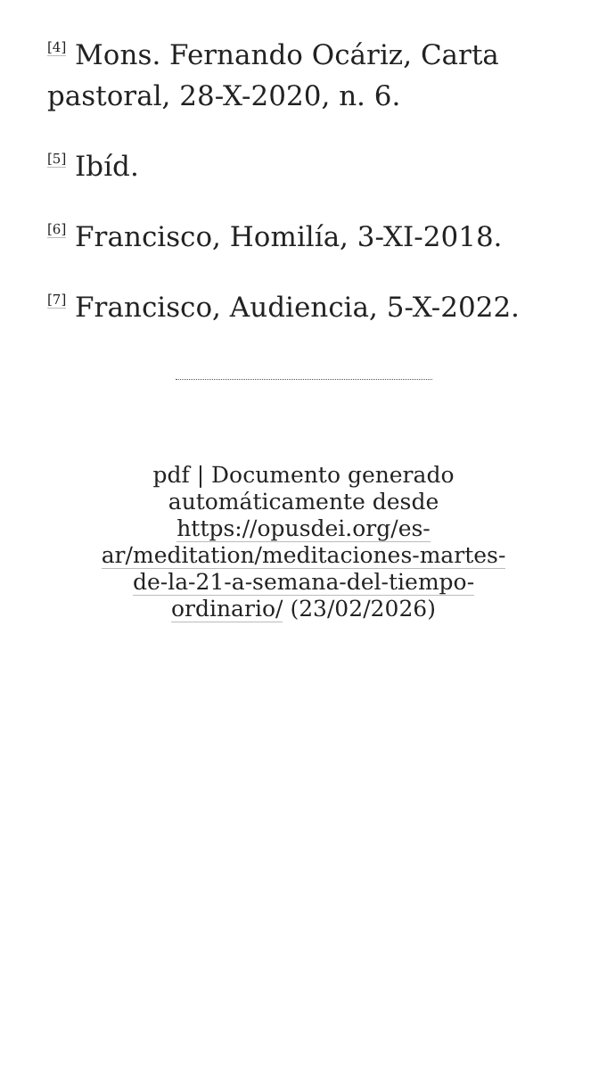<sup>[4]</sup> Mons. Fernando Ocáriz, Carta pastoral, 28-X-2020, n. 6.
<sup>[5]</sup> Ibíd.
<sup>[6]</sup> Francisco, Homilía, 3-XI-2018.
<sup>[7]</sup> Francisco, Audiencia, 5-X-2022.
pdf | Documento generado automáticamente desde https://opusdei.org/es-ar/meditation/meditaciones-martes-de-la-21-a-semana-del-tiempo-ordinario/ (23/02/2026)